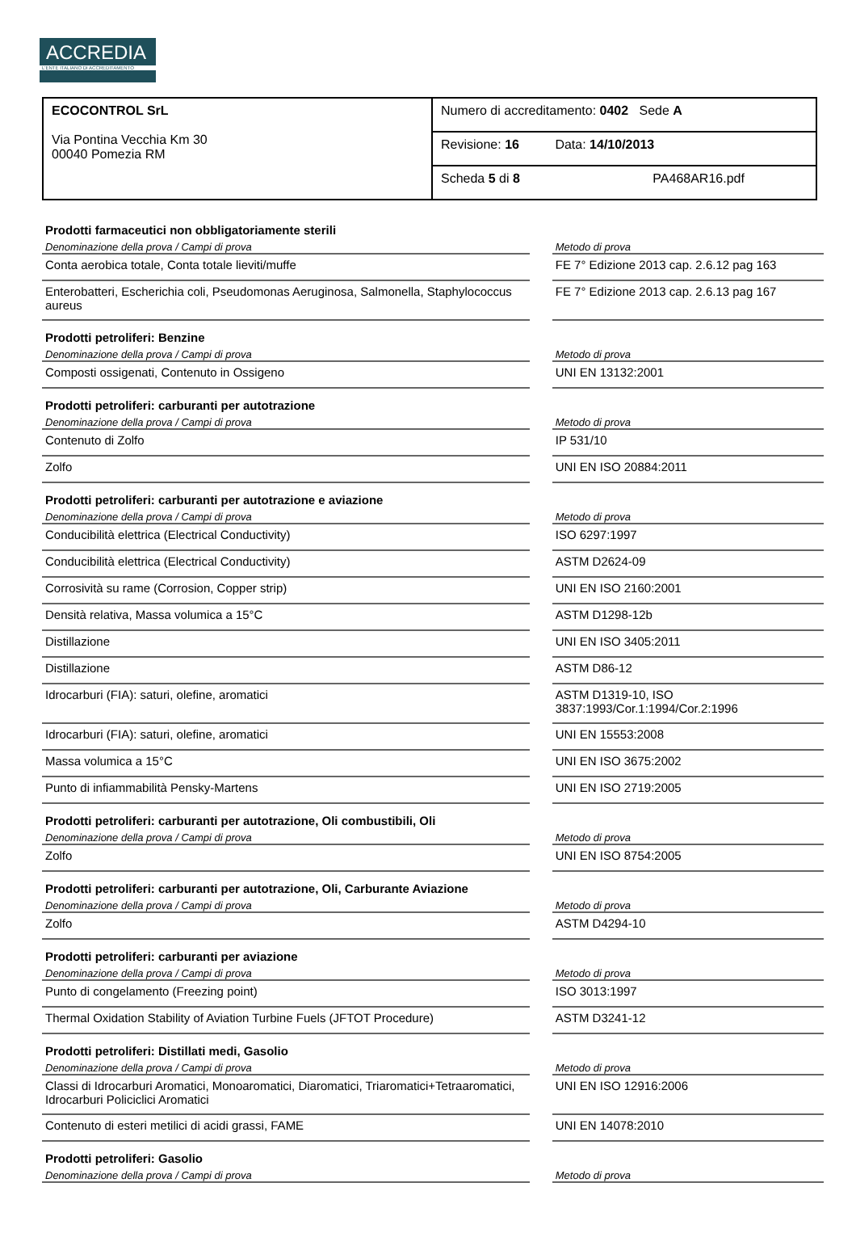ACCREDIA
L'ENTE ITALIANO DI ACCREDITAMENTO
| ECOCONTROL SrL Via Pontina Vecchia Km 30 00040 Pomezia RM | Numero di accreditamento: 0402 Sede A |
| | Revisione: 16 Data: 14/10/2013 |
| | Scheda 5 di 8 PA468AR16.pdf |
| Prodotti farmaceutici non obbligatoriamente sterili | | |
| Denominazione della prova / Campi di prova | | Metodo di prova |
| Conta aerobica totale, Conta totale lieviti/muffe | | FE 7° Edizione 2013 cap. 2.6.12 pag 163 |
| Enterobatteri, Escherichia coli, Pseudomonas Aeruginosa, Salmonella, Staphylococcus aureus | | FE 7° Edizione 2013 cap. 2.6.13 pag 167 |
| Prodotti petroliferi: Benzine | | |
| Denominazione della prova / Campi di prova | | Metodo di prova |
| Composti ossigenati, Contenuto in Ossigeno | | UNI EN 13132:2001 |
| Prodotti petroliferi: carburanti per autotrazione | | |
| Denominazione della prova / Campi di prova | | Metodo di prova |
| Contenuto di Zolfo | | IP 531/10 |
| Zolfo | | UNI EN ISO 20884:2011 |
| Prodotti petroliferi: carburanti per autotrazione e aviazione | | |
| Denominazione della prova / Campi di prova | | Metodo di prova |
| Conducibilità elettrica (Electrical Conductivity) | | ISO 6297:1997 |
| Conducibilità elettrica (Electrical Conductivity) | | ASTM D2624-09 |
| Corrosività su rame (Corrosion, Copper strip) | | UNI EN ISO 2160:2001 |
| Densità relativa, Massa volumica a 15°C | | ASTM D1298-12b |
| Distillazione | | UNI EN ISO 3405:2011 |
| Distillazione | | ASTM D86-12 |
| Idrocarburi (FIA): saturi, olefine, aromatici | | ASTM D1319-10, ISO 3837:1993/Cor.1:1994/Cor.2:1996 |
| Idrocarburi (FIA): saturi, olefine, aromatici | | UNI EN 15553:2008 |
| Massa volumica a 15°C | | UNI EN ISO 3675:2002 |
| Punto di infiammabilità Pensky-Martens | | UNI EN ISO 2719:2005 |
| Prodotti petroliferi: carburanti per autotrazione, Oli combustibili, Oli | | |
| Denominazione della prova / Campi di prova | | Metodo di prova |
| Zolfo | | UNI EN ISO 8754:2005 |
| Prodotti petroliferi: carburanti per autotrazione, Oli, Carburante Aviazione | | |
| Denominazione della prova / Campi di prova | | Metodo di prova |
| Zolfo | | ASTM D4294-10 |
| Prodotti petroliferi: carburanti per aviazione | | |
| Denominazione della prova / Campi di prova | | Metodo di prova |
| Punto di congelamento (Freezing point) | | ISO 3013:1997 |
| Thermal Oxidation Stability of Aviation Turbine Fuels (JFTOT Procedure) | | ASTM D3241-12 |
| Prodotti petroliferi: Distillati medi, Gasolio | | |
| Denominazione della prova / Campi di prova | | Metodo di prova |
| Classi di Idrocarburi Aromatici, Monoaromatici, Diaromatici, Triaromatici+Tetraaromatici, Idrocarburi Policiclici Aromatici | | UNI EN ISO 12916:2006 |
| Contenuto di esteri metilici di acidi grassi, FAME | | UNI EN 14078:2010 |
| Prodotti petroliferi: Gasolio | | |
| Denominazione della prova / Campi di prova | | Metodo di prova |